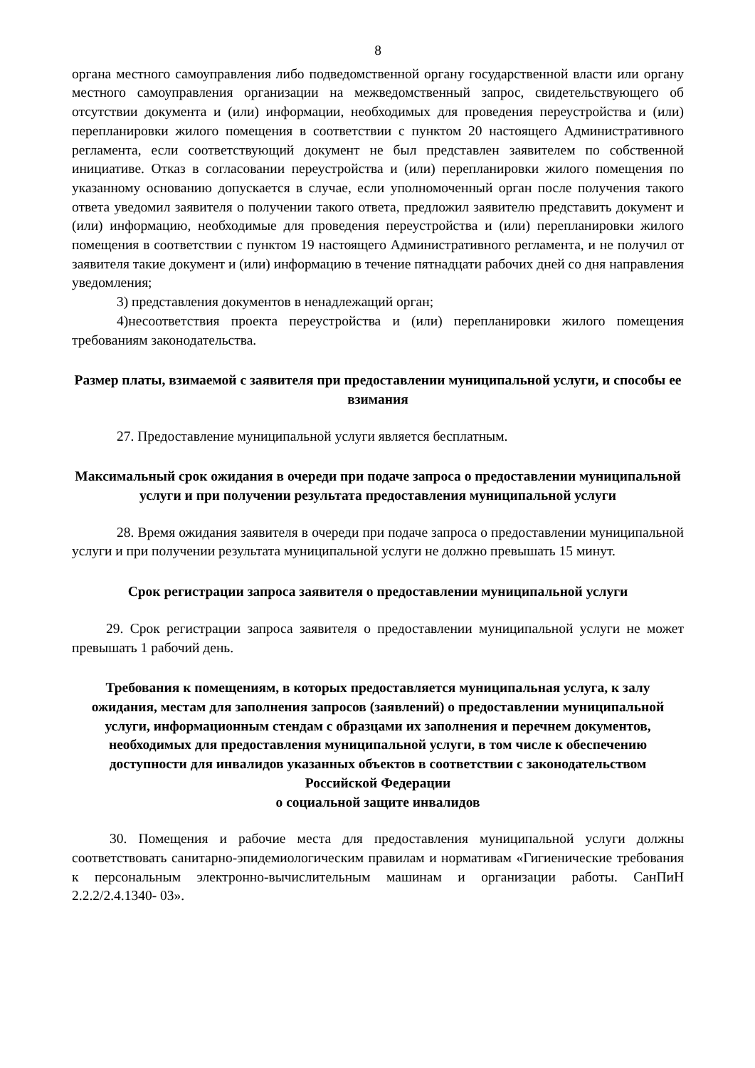8
органа местного самоуправления либо подведомственной органу государственной власти или органу местного самоуправления организации на межведомственный запрос, свидетельствующего об отсутствии документа и (или) информации, необходимых для проведения переустройства и (или) перепланировки жилого помещения в соответствии с пунктом 20 настоящего Административного регламента, если соответствующий документ не был представлен заявителем по собственной инициативе. Отказ в согласовании переустройства и (или) перепланировки жилого помещения по указанному основанию допускается в случае, если уполномоченный орган после получения такого ответа уведомил заявителя о получении такого ответа, предложил заявителю представить документ и (или) информацию, необходимые для проведения переустройства и (или) перепланировки жилого помещения в соответствии с пунктом 19 настоящего Административного регламента, и не получил от заявителя такие документ и (или) информацию в течение пятнадцати рабочих дней со дня направления уведомления;
3) представления документов в ненадлежащий орган;
4)несоответствия проекта переустройства и (или) перепланировки жилого помещения требованиям законодательства.
Размер платы, взимаемой с заявителя при предоставлении муниципальной услуги, и способы ее взимания
27. Предоставление муниципальной услуги является бесплатным.
Максимальный срок ожидания в очереди при подаче запроса о предоставлении муниципальной услуги и при получении результата предоставления муниципальной услуги
28. Время ожидания заявителя в очереди при подаче запроса о предоставлении муниципальной услуги и при получении результата муниципальной услуги не должно превышать 15 минут.
Срок регистрации запроса заявителя о предоставлении муниципальной услуги
29. Срок регистрации запроса заявителя о предоставлении муниципальной услуги не может превышать 1 рабочий день.
Требования к помещениям, в которых предоставляется муниципальная услуга, к залу ожидания, местам для заполнения запросов (заявлений) о предоставлении муниципальной услуги, информационным стендам с образцами их заполнения и перечнем документов, необходимых для предоставления муниципальной услуги, в том числе к обеспечению доступности для инвалидов указанных объектов в соответствии с законодательством Российской Федерации
о социальной защите инвалидов
30. Помещения и рабочие места для предоставления муниципальной услуги должны соответствовать санитарно-эпидемиологическим правилам и нормативам «Гигиенические требования к персональным электронно-вычислительным машинам и организации работы. СанПиН 2.2.2/2.4.1340- 03».